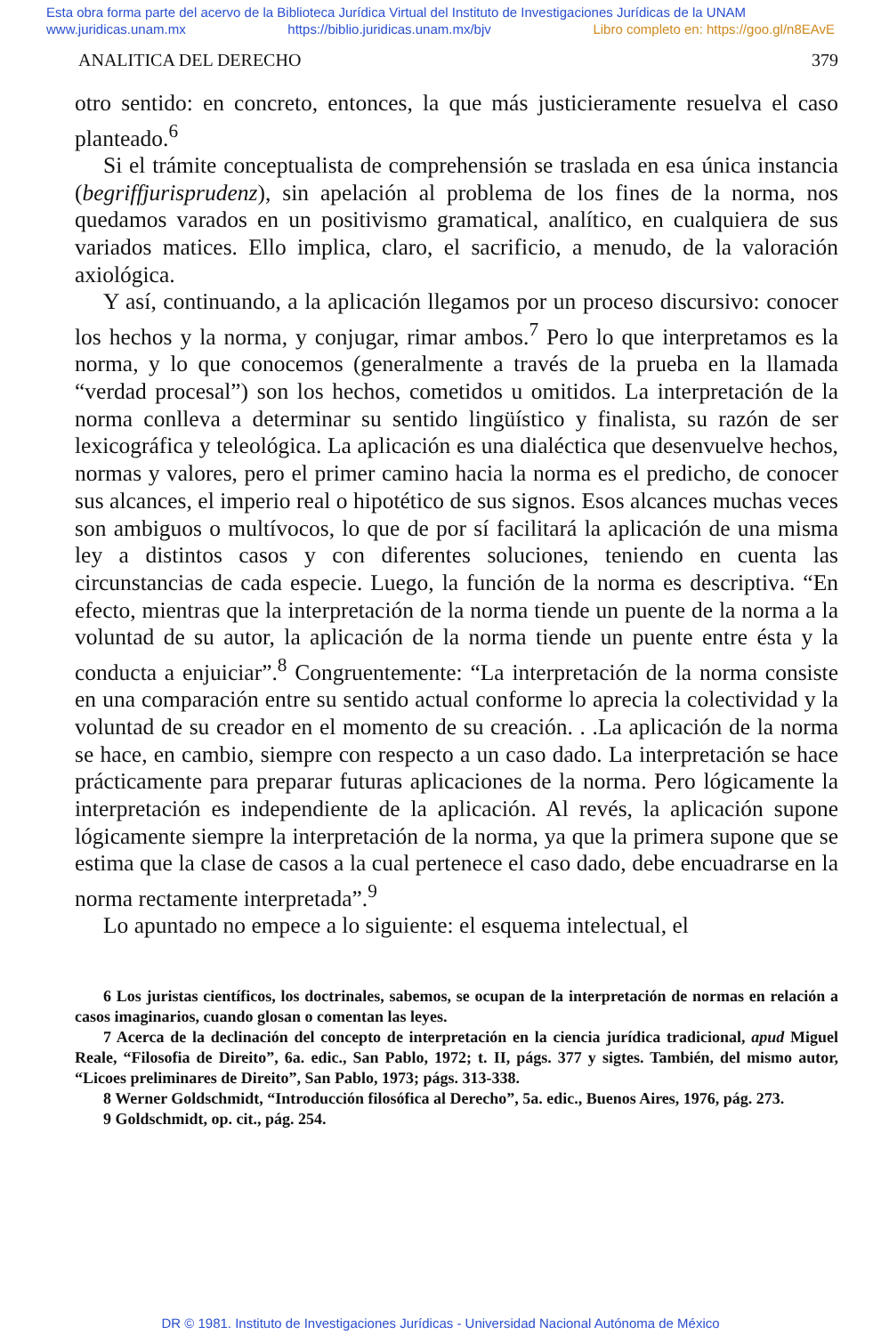Esta obra forma parte del acervo de la Biblioteca Jurídica Virtual del Instituto de Investigaciones Jurídicas de la UNAM
www.juridicas.unam.mx https://biblio.juridicas.unam.mx/bjv Libro completo en: https://goo.gl/n8EAvE
ANALITICA DEL DERECHO 379
otro sentido: en concreto, entonces, la que más justicieramente resuelva el caso planteado.<sup>6</sup>
Si el trámite conceptualista de comprehensión se traslada en esa única instancia (begriffjurisprudenz), sin apelación al problema de los fines de la norma, nos quedamos varados en un positivismo gramatical, analítico, en cualquiera de sus variados matices. Ello implica, claro, el sacrificio, a menudo, de la valoración axiológica.
Y así, continuando, a la aplicación llegamos por un proceso discursivo: conocer los hechos y la norma, y conjugar, rimar ambos.<sup>7</sup> Pero lo que interpretamos es la norma, y lo que conocemos (generalmente a través de la prueba en la llamada “verdad procesal”) son los hechos, cometidos u omitidos. La interpretación de la norma conlleva a determinar su sentido lingüístico y finalista, su razón de ser lexicográfica y teleológica. La aplicación es una dialéctica que desenvuelve hechos, normas y valores, pero el primer camino hacia la norma es el predicho, de conocer sus alcances, el imperio real o hipotético de sus signos. Esos alcances muchas veces son ambiguos o multívocos, lo que de por sí facilitará la aplicación de una misma ley a distintos casos y con diferentes soluciones, teniendo en cuenta las circunstancias de cada especie. Luego, la función de la norma es descriptiva. “En efecto, mientras que la interpretación de la norma tiende un puente de la norma a la voluntad de su autor, la aplicación de la norma tiende un puente entre ésta y la conducta a enjuiciar”.<sup>8</sup> Congruentemente: “La interpretación de la norma consiste en una comparación entre su sentido actual conforme lo aprecia la colectividad y la voluntad de su creador en el momento de su creación. . .La aplicación de la norma se hace, en cambio, siempre con respecto a un caso dado. La interpretación se hace prácticamente para preparar futuras aplicaciones de la norma. Pero lógicamente la interpretación es independiente de la aplicación. Al revés, la aplicación supone lógicamente siempre la interpretación de la norma, ya que la primera supone que se estima que la clase de casos a la cual pertenece el caso dado, debe encuadrarse en la norma rectamente interpretada”.<sup>9</sup>
Lo apuntado no empece a lo siguiente: el esquema intelectual, el
6 Los juristas científicos, los doctrinales, sabemos, se ocupan de la interpretación de normas en relación a casos imaginarios, cuando glosan o comentan las leyes.
7 Acerca de la declinación del concepto de interpretación en la ciencia jurídica tradicional, apud Miguel Reale, “Filosofia de Direito”, 6a. edic., San Pablo, 1972; t. II, págs. 377 y sigtes. También, del mismo autor, “Licoes preliminares de Direito”, San Pablo, 1973; págs. 313-338.
8 Werner Goldschmidt, “Introducción filosófica al Derecho”, 5a. edic., Buenos Aires, 1976, pág. 273.
9 Goldschmidt, op. cit., pág. 254.
DR © 1981. Instituto de Investigaciones Jurídicas - Universidad Nacional Autónoma de México